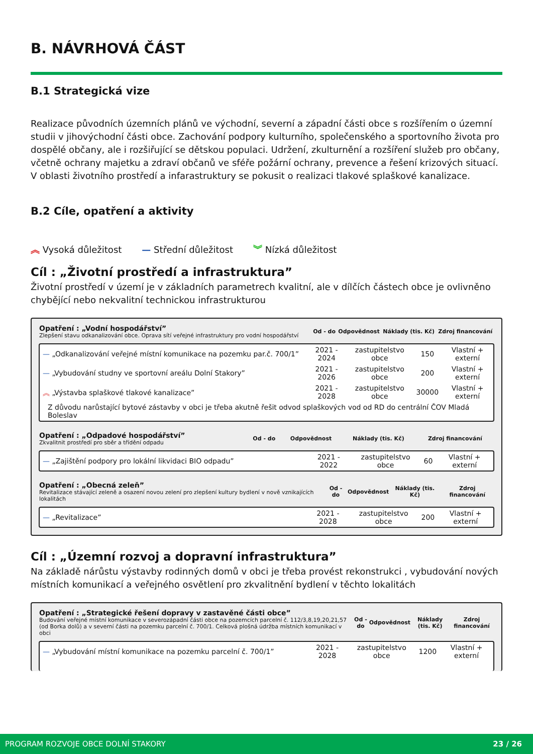B. NÁVRHOVÁ ČÁST
B.1 Strategická vize
Realizace původních územních plánů ve východní, severní a západní části obce s rozšířením o územní studii v jihovýchodní části obce. Zachování podpory kulturního, společenského a sportovního života pro dospělé občany, ale i rozšiřující se dětskou populaci. Udržení, zkulturnění a rozšíření služeb pro občany, včetně ochrany majetku a zdraví občanů ve sféře požární ochrany, prevence a řešení krizových situací. V oblasti životního prostředí a infarastruktury se pokusit o realizaci tlakové splaškové kanalizace.
B.2 Cíle, opatření a aktivity
︽ Vysoká důležitost — Střední důležitost ︾ Nízká důležitost
Cíl : „Životní prostředí a infrastruktura”
Životní prostředí v území je v základních parametrech kvalitní, ale v dílčích částech obce je ovlivněno chybějící nebo nekvalitní technickou infrastrukturou
| Opatření : „Vodní hospodářství” Zlepšení stavu odkanalizování obce. Oprava sítí veřejné infrastruktury pro vodní hospodářství | Od - do | Odpovědnost | Náklady (tis. Kč) | Zdroj financování |
| --- | --- | --- | --- | --- |
| — „Odkanalizování veřejné místní komunikace na pozemku par.č. 700/1” | 2021 - 2024 | zastupitelstvo obce | 150 | Vlastní + externí |
| — „Vybudování studny ve sportovní areálu Dolní Stakory” | 2021 - 2026 | zastupitelstvo obce | 200 | Vlastní + externí |
| ︽ „Výstavba splaškové tlakové kanalizace” | 2021 - 2028 | zastupitelstvo obce | 30000 | Vlastní + externí |
| Z důvodu narůstající bytové zástavby v obci je třeba akutně řešit odvod splaškových vod od RD do centrální ČOV Mladá Boleslav | | | | |
| Opatření : „Odpadové hospodářství” Zkvalitnit prostředí pro sběr a třídění odpadu | Od - do | Odpovědnost | Náklady (tis. Kč) | Zdroj financování |
| --- | --- | --- | --- | --- |
| — „Zajištění podpory pro lokální likvidaci BIO odpadu” | 2021 - 2022 | zastupitelstvo obce | 60 | Vlastní + externí |
| Opatření : „Obecná zeleň” Revitalizace stávající zeleně a osazení novou zelení pro zlepšení kultury bydlení v nově vznikajících lokalitách | Od - do | Odpovědnost | Náklady (tis. Kč) | Zdroj financování |
| --- | --- | --- | --- | --- |
| — „Revitalizace” | 2021 - 2028 | zastupitelstvo obce | 200 | Vlastní + externí |
Cíl : „Územní rozvoj a dopravní infrastruktura”
Na základě nárůstu výstavby rodinných domů v obci je třeba provést rekonstrukci , vybudování nových místních komunikací a veřejného osvětlení pro zkvalitnění bydlení v těchto lokalitách
| Opatření : „Strategické řešení dopravy v zastavěné části obce” Budování veřejné místní komunikace v severozápadní části obce na pozemcích parcelní č. 112/3,8,19,20,21,57 (od Borka dolů) a v severní části na pozemku parcelní č. 700/1. Celková plošná údržba místních komunikací v obci | Od - do | Odpovědnost | Náklady (tis. Kč) | Zdroj financování |
| --- | --- | --- | --- | --- |
| — „Vybudování místní komunikace na pozemku parcelní č. 700/1” | 2021 - 2028 | zastupitelstvo obce | 1200 | Vlastní + externí |
PROGRAM ROZVOJE OBCE DOLNÍ STAKORY 23 / 26